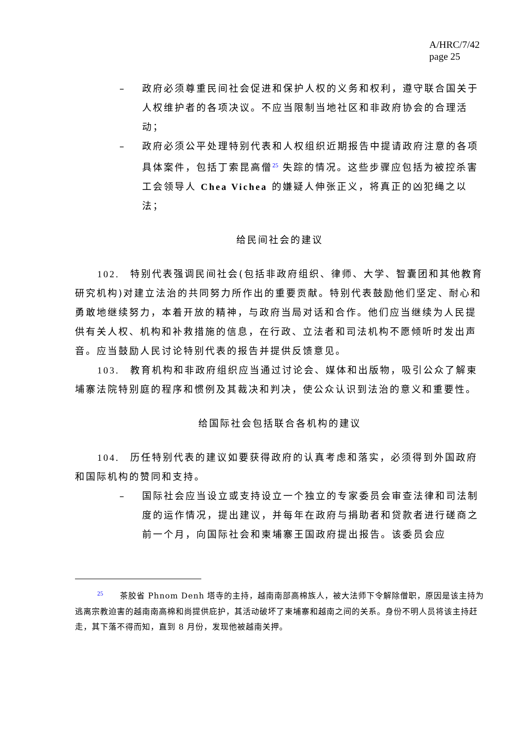A/HRC/7/42
page 25
– 政府必须尊重民间社会促进和保护人权的义务和权利，遵守联合国关于人权维护者的各项决议。不应当限制当地社区和非政府协会的合理活动；
– 政府必须公平处理特别代表和人权组织近期报告中提请政府注意的各项具体案件，包括丁索昆高僧<sup>25</sup> 失踪的情况。这些步骤应包括为被控杀害工会领导人 Chea Vichea 的嫌疑人伸张正义，将真正的凶犯绳之以法；
给民间社会的建议
102.　特别代表强调民间社会(包括非政府组织、律师、大学、智囊团和其他教育研究机构)对建立法治的共同努力所作出的重要贡献。特别代表鼓励他们坚定、耐心和勇敢地继续努力，本着开放的精神，与政府当局对话和合作。他们应当继续为人民提供有关人权、机构和补救措施的信息，在行政、立法者和司法机构不愿倾听时发出声音。应当鼓励人民讨论特别代表的报告并提供反馈意见。
103.　教育机构和非政府组织应当通过讨论会、媒体和出版物，吸引公众了解柬埔寨法院特别庭的程序和惯例及其裁决和判决，使公众认识到法治的意义和重要性。
给国际社会包括联合各机构的建议
104.　历任特别代表的建议如要获得政府的认真考虑和落实，必须得到外国政府和国际机构的赞同和支持。
– 国际社会应当设立或支持设立一个独立的专家委员会审查法律和司法制度的运作情况，提出建议，并每年在政府与捐助者和贷款者进行磋商之前一个月，向国际社会和柬埔寨王国政府提出报告。该委员会应
<sup>25</sup>　　茶胶省 Phnom Denh 塔寺的主持，越南南部高棉族人，被大法师下令解除僧职，原因是该主持为逃离宗教迫害的越南南高棉和尚提供庇护，其活动破坏了柬埔寨和越南之间的关系。身份不明人员将该主持赶走，其下落不得而知，直到 8 月份，发现他被越南关押。